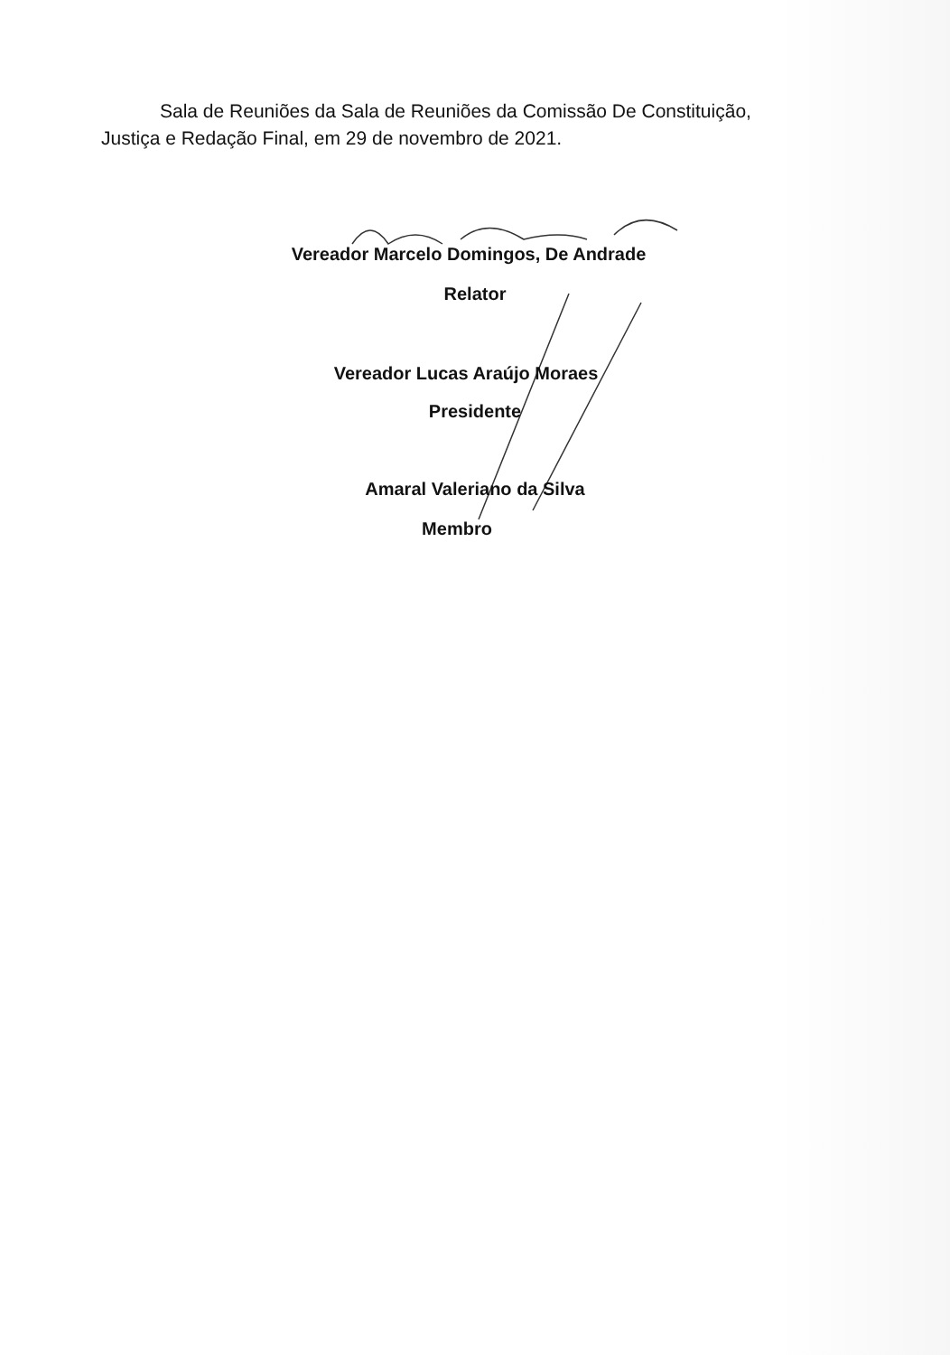Sala de Reuniões da Sala de Reuniões da Comissão De Constituição, Justiça e Redação Final, em 29 de novembro de 2021.
Vereador Marcelo Domingos, De Andrade
Relator
Vereador Lucas Araújo Moraes
Presidente
Amaral Valeriano da Silva
Membro